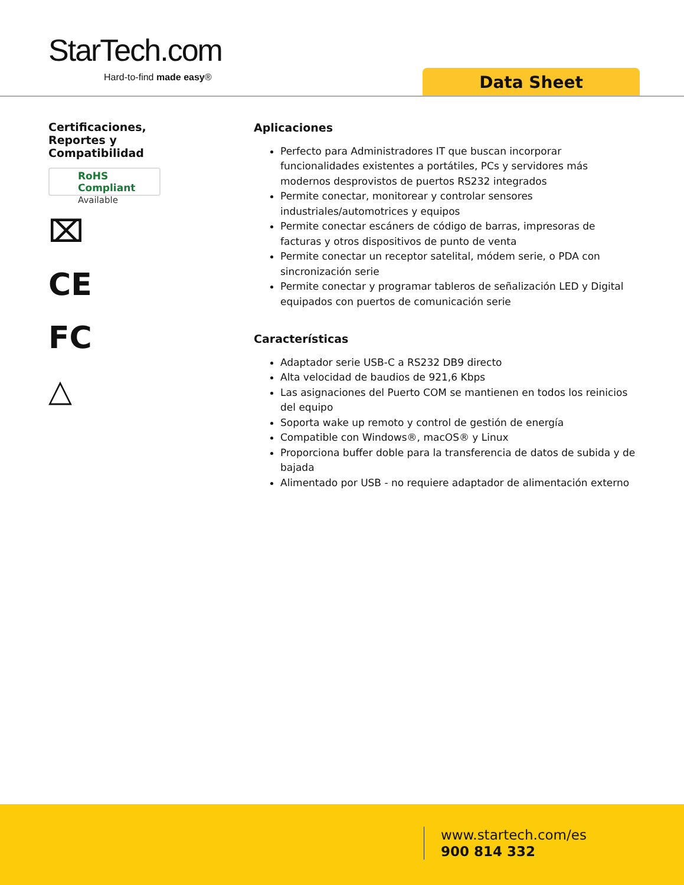StarTech.com
Hard-to-find made easy® Data Sheet
Certificaciones,
Reportes y
Compatibilidad
RoHS Compliant
Available
⌧
CE
FC
△
Aplicaciones
Perfecto para Administradores IT que buscan incorporar funcionalidades existentes a portátiles, PCs y servidores más modernos desprovistos de puertos RS232 integrados
Permite conectar, monitorear y controlar sensores industriales/automotrices y equipos
Permite conectar escáners de código de barras, impresoras de facturas y otros dispositivos de punto de venta
Permite conectar un receptor satelital, módem serie, o PDA con sincronización serie
Permite conectar y programar tableros de señalización LED y Digital equipados con puertos de comunicación serie
Características
Adaptador serie USB-C a RS232 DB9 directo
Alta velocidad de baudios de 921,6 Kbps
Las asignaciones del Puerto COM se mantienen en todos los reinicios del equipo
Soporta wake up remoto y control de gestión de energía
Compatible con Windows®, macOS® y Linux
Proporciona buffer doble para la transferencia de datos de subida y de bajada
Alimentado por USB - no requiere adaptador de alimentación externo
www.startech.com/es
900 814 332